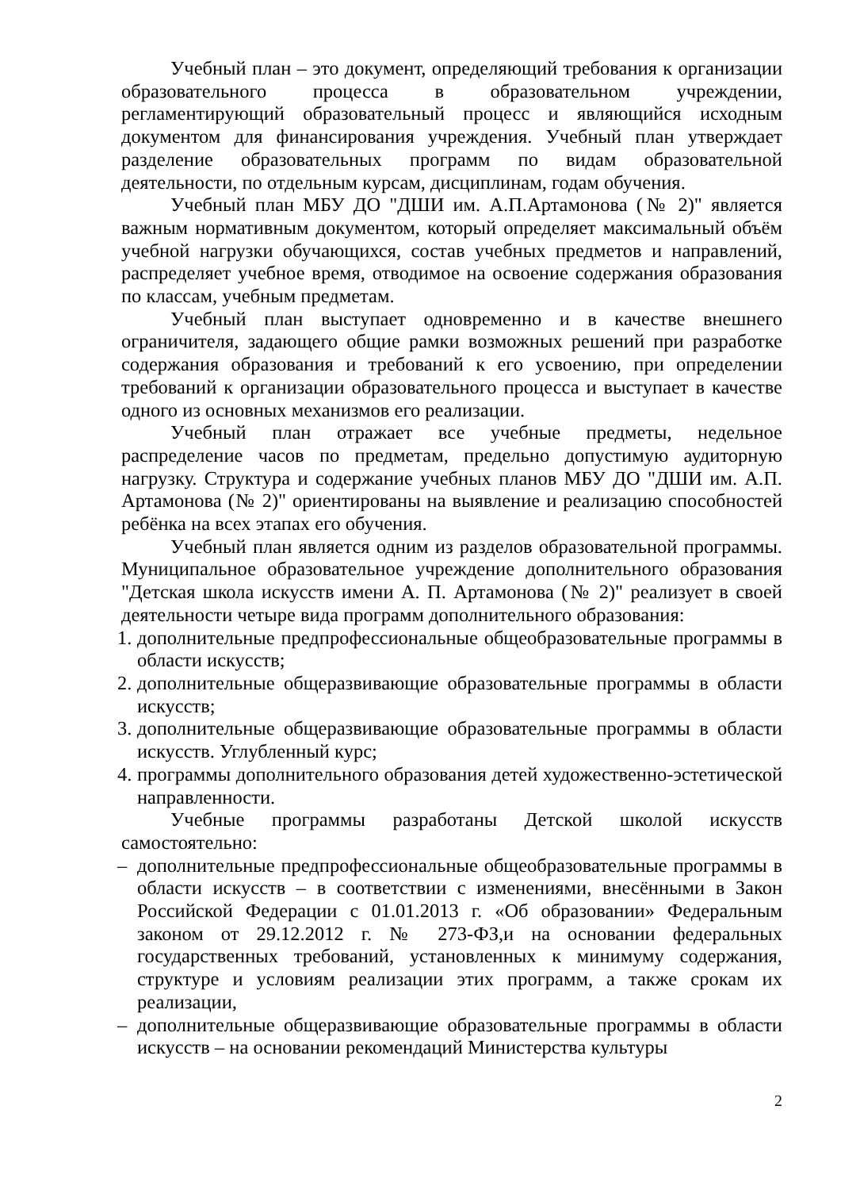Учебный план – это документ, определяющий требования к организации образовательного процесса в образовательном учреждении, регламентирующий образовательный процесс и являющийся исходным документом для финансирования учреждения. Учебный план утверждает разделение образовательных программ по видам образовательной деятельности, по отдельным курсам, дисциплинам, годам обучения.
Учебный план МБУ ДО "ДШИ им. А.П.Артамонова (№ 2)" является важным нормативным документом, который определяет максимальный объём учебной нагрузки обучающихся, состав учебных предметов и направлений, распределяет учебное время, отводимое на освоение содержания образования по классам, учебным предметам.
Учебный план выступает одновременно и в качестве внешнего ограничителя, задающего общие рамки возможных решений при разработке содержания образования и требований к его усвоению, при определении требований к организации образовательного процесса и выступает в качестве одного из основных механизмов его реализации.
Учебный план отражает все учебные предметы, недельное распределение часов по предметам, предельно допустимую аудиторную нагрузку. Структура и содержание учебных планов МБУ ДО "ДШИ им. А.П. Артамонова (№ 2)" ориентированы на выявление и реализацию способностей ребёнка на всех этапах его обучения.
Учебный план является одним из разделов образовательной программы. Муниципальное образовательное учреждение дополнительного образования "Детская школа искусств имени А. П. Артамонова (№ 2)" реализует в своей деятельности четыре вида программ дополнительного образования:
1. дополнительные предпрофессиональные общеобразовательные программы в области искусств;
2. дополнительные общеразвивающие образовательные программы в области искусств;
3. дополнительные общеразвивающие образовательные программы в области искусств. Углубленный курс;
4. программы дополнительного образования детей художественно-эстетической направленности.
Учебные программы разработаны Детской школой искусств самостоятельно:
– дополнительные предпрофессиональные общеобразовательные программы в области искусств – в соответствии с изменениями, внесёнными в Закон Российской Федерации с 01.01.2013 г. «Об образовании» Федеральным законом от 29.12.2012 г. № 273-ФЗ,и на основании федеральных государственных требований, установленных к минимуму содержания, структуре и условиям реализации этих программ, а также срокам их реализации,
– дополнительные общеразвивающие образовательные программы в области искусств – на основании рекомендаций Министерства культуры
2